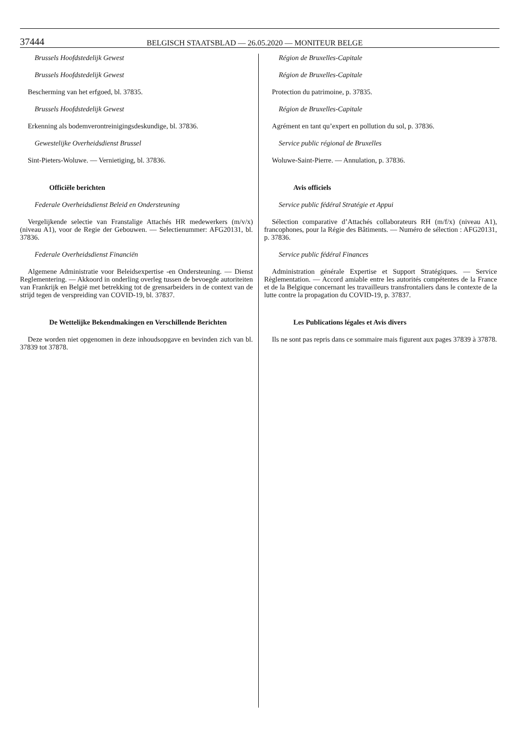37444 BELGISCH STAATSBLAD — 26.05.2020 — MONITEUR BELGE
Brussels Hoofdstedelijk Gewest
Brussels Hoofdstedelijk Gewest
Bescherming van het erfgoed, bl. 37835.
Brussels Hoofdstedelijk Gewest
Erkenning als bodemverontreinigingsdeskundige, bl. 37836.
Gewestelijke Overheidsdienst Brussel
Sint-Pieters-Woluwe. — Vernietiging, bl. 37836.
Officiële berichten
Federale Overheidsdienst Beleid en Ondersteuning
Vergelijkende selectie van Franstalige Attachés HR medewerkers (m/v/x) (niveau A1), voor de Regie der Gebouwen. — Selectienummer: AFG20131, bl. 37836.
Federale Overheidsdienst Financiën
Algemene Administratie voor Beleidsexpertise -en Ondersteuning. — Dienst Reglementering. — Akkoord in onderling overleg tussen de bevoegde autoriteiten van Frankrijk en België met betrekking tot de grensarbeiders in de context van de strijd tegen de verspreiding van COVID-19, bl. 37837.
De Wettelijke Bekendmakingen en Verschillende Berichten
Deze worden niet opgenomen in deze inhoudsopgave en bevinden zich van bl. 37839 tot 37878.
Région de Bruxelles-Capitale
Région de Bruxelles-Capitale
Protection du patrimoine, p. 37835.
Région de Bruxelles-Capitale
Agrément en tant qu’expert en pollution du sol, p. 37836.
Service public régional de Bruxelles
Woluwe-Saint-Pierre. — Annulation, p. 37836.
Avis officiels
Service public fédéral Stratégie et Appui
Sélection comparative d’Attachés collaborateurs RH (m/f/x) (niveau A1), francophones, pour la Régie des Bâtiments. — Numéro de sélection : AFG20131, p. 37836.
Service public fédéral Finances
Administration générale Expertise et Support Stratégiques. — Service Règlementation. — Accord amiable entre les autorités compétentes de la France et de la Belgique concernant les travailleurs transfrontaliers dans le contexte de la lutte contre la propagation du COVID-19, p. 37837.
Les Publications légales et Avis divers
Ils ne sont pas repris dans ce sommaire mais figurent aux pages 37839 à 37878.